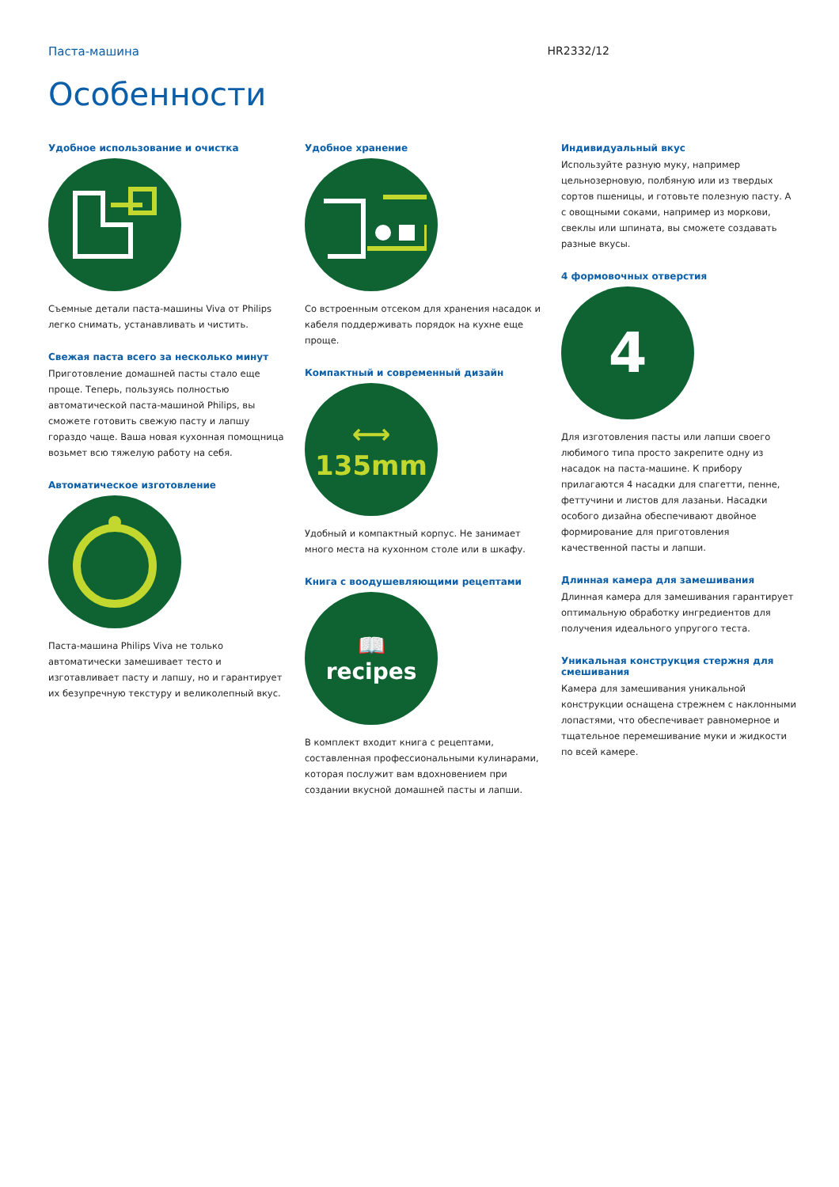Паста-машина HR2332/12
Особенности
Удобное использование и очистка
Съемные детали паста-машины Viva от Philips легко снимать, устанавливать и чистить.
Свежая паста всего за несколько минут
Приготовление домашней пасты стало еще проще. Теперь, пользуясь полностью автоматической паста-машиной Philips, вы сможете готовить свежую пасту и лапшу гораздо чаще. Ваша новая кухонная помощница возьмет всю тяжелую работу на себя.
Автоматическое изготовление
Паста-машина Philips Viva не только автоматически замешивает тесто и изготавливает пасту и лапшу, но и гарантирует их безупречную текстуру и великолепный вкус.
Удобное хранение
Со встроенным отсеком для хранения насадок и кабеля поддерживать порядок на кухне еще проще.
Компактный и современный дизайн
⟷
135mm
Удобный и компактный корпус. Не занимает много места на кухонном столе или в шкафу.
Книга с воодушевляющими рецептами
📖
recipes
В комплект входит книга с рецептами, составленная профессиональными кулинарами, которая послужит вам вдохновением при создании вкусной домашней пасты и лапши.
Индивидуальный вкус
Используйте разную муку, например цельнозерновую, полбяную или из твердых сортов пшеницы, и готовьте полезную пасту. А с овощными соками, например из моркови, свеклы или шпината, вы сможете создавать разные вкусы.
4 формовочных отверстия
4
Для изготовления пасты или лапши своего любимого типа просто закрепите одну из насадок на паста-машине. К прибору прилагаются 4 насадки для спагетти, пенне, феттучини и листов для лазаньи. Насадки особого дизайна обеспечивают двойное формирование для приготовления качественной пасты и лапши.
Длинная камера для замешивания
Длинная камера для замешивания гарантирует оптимальную обработку ингредиентов для получения идеального упругого теста.
Уникальная конструкция стержня для смешивания
Камера для замешивания уникальной конструкции оснащена стрежнем с наклонными лопастями, что обеспечивает равномерное и тщательное перемешивание муки и жидкости по всей камере.